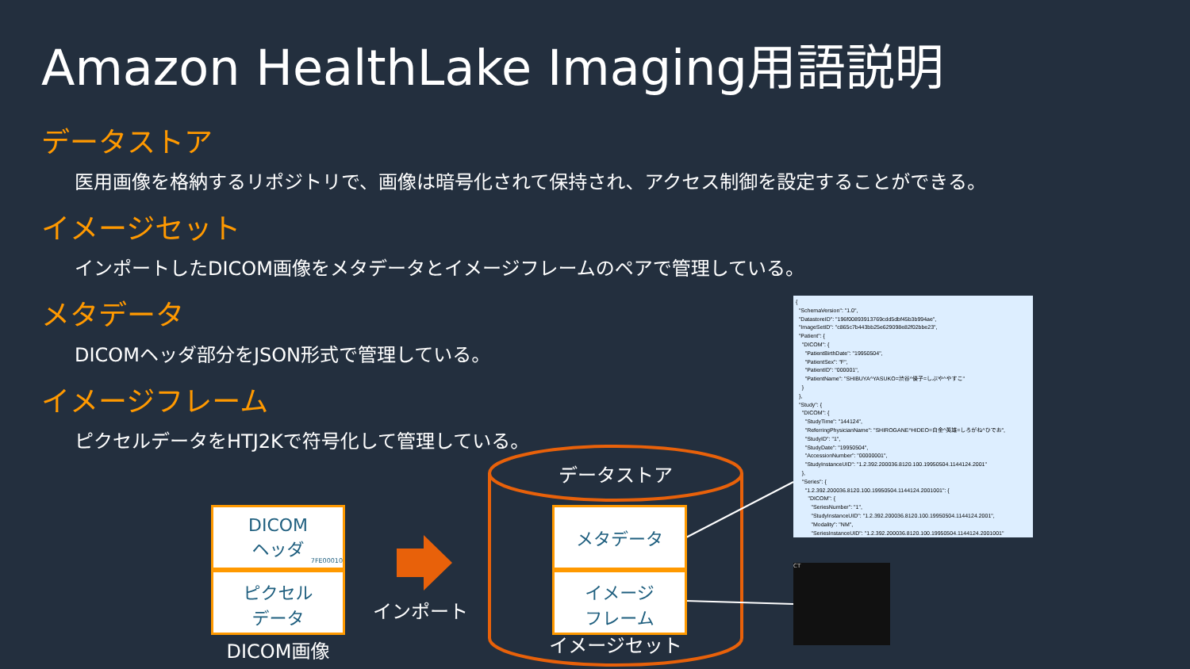Amazon HealthLake Imaging用語説明
データストア
医用画像を格納するリポジトリで、画像は暗号化されて保持され、アクセス制御を設定することができる。
イメージセット
インポートしたDICOM画像をメタデータとイメージフレームのペアで管理している。
メタデータ
DICOMヘッダ部分をJSON形式で管理している。
イメージフレーム
ピクセルデータをHTJ2Kで符号化して管理している。
{ "SchemaVersion": "1.0", "DatastoreID": "196f00893913769cdd5dbf45b3b994ae", "ImageSetID": "c865c7b443bb25e629098e82f02bbe23", "Patient": { "DICOM": { "PatientBirthDate": "19950504", "PatientSex": "F", "PatientID": "000001", "PatientName": "SHIBUYA^YASUKO=渋谷^優子=しぶや^やすこ" } }, "Study": { "DICOM": { "StudyTime": "144124", "ReferringPhysicianName": "SHIROGANE^HIDEO=白金^英雄=しろがね^ひでお", "StudyID": "1", "StudyDate": "19950504", "AccessionNumber": "00000001", "StudyInstanceUID": "1.2.392.200036.8120.100.19950504.1144124.2001" }, "Series": { "1.2.392.200036.8120.100.19950504.1144124.2001001": { "DICOM": { "SeriesNumber": "1", "StudyInstanceUID": "1.2.392.200036.8120.100.19950504.1144124.2001", "Modality": "NM", "SeriesInstanceUID": "1.2.392.200036.8120.100.19950504.1144124.2001001"
CT
データストア
メタデータ
イメージ
フレーム
イメージセット
DICOM
ヘッダ
7FE00010
ピクセル
データ
DICOM画像
インポート